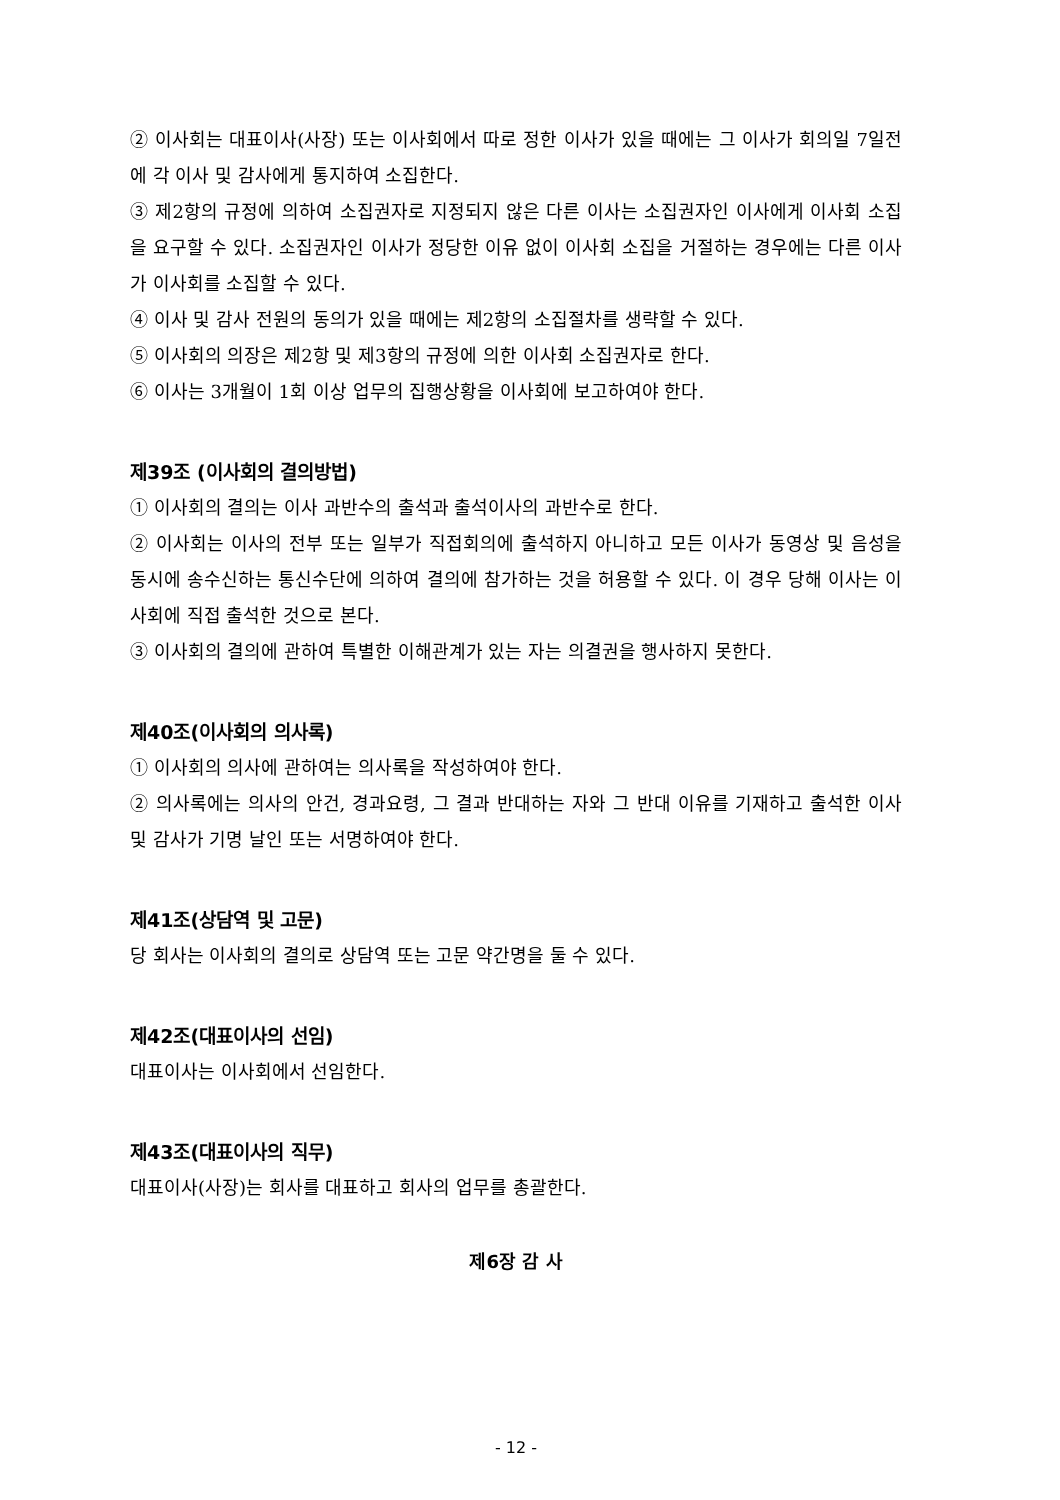② 이사회는 대표이사(사장) 또는 이사회에서 따로 정한 이사가 있을 때에는 그 이사가 회의일 7일전에 각 이사 및 감사에게 통지하여 소집한다.
③ 제2항의 규정에 의하여 소집권자로 지정되지 않은 다른 이사는 소집권자인 이사에게 이사회 소집을 요구할 수 있다. 소집권자인 이사가 정당한 이유 없이 이사회 소집을 거절하는 경우에는 다른 이사가 이사회를 소집할 수 있다.
④ 이사 및 감사 전원의 동의가 있을 때에는 제2항의 소집절차를 생략할 수 있다.
⑤ 이사회의 의장은 제2항 및 제3항의 규정에 의한 이사회 소집권자로 한다.
⑥ 이사는 3개월이 1회 이상 업무의 집행상황을 이사회에 보고하여야 한다.
제39조 (이사회의 결의방법)
① 이사회의 결의는 이사 과반수의 출석과 출석이사의 과반수로 한다.
② 이사회는 이사의 전부 또는 일부가 직접회의에 출석하지 아니하고 모든 이사가 동영상 및 음성을 동시에 송수신하는 통신수단에 의하여 결의에 참가하는 것을 허용할 수 있다. 이 경우 당해 이사는 이사회에 직접 출석한 것으로 본다.
③ 이사회의 결의에 관하여 특별한 이해관계가 있는 자는 의결권을 행사하지 못한다.
제40조(이사회의 의사록)
① 이사회의 의사에 관하여는 의사록을 작성하여야 한다.
② 의사록에는 의사의 안건, 경과요령, 그 결과 반대하는 자와 그 반대 이유를 기재하고 출석한 이사 및 감사가 기명 날인 또는 서명하여야 한다.
제41조(상담역 및 고문)
당 회사는 이사회의 결의로 상담역 또는 고문 약간명을 둘 수 있다.
제42조(대표이사의 선임)
대표이사는 이사회에서 선임한다.
제43조(대표이사의 직무)
대표이사(사장)는 회사를 대표하고 회사의 업무를 총괄한다.
제6장 감 사
- 12 -